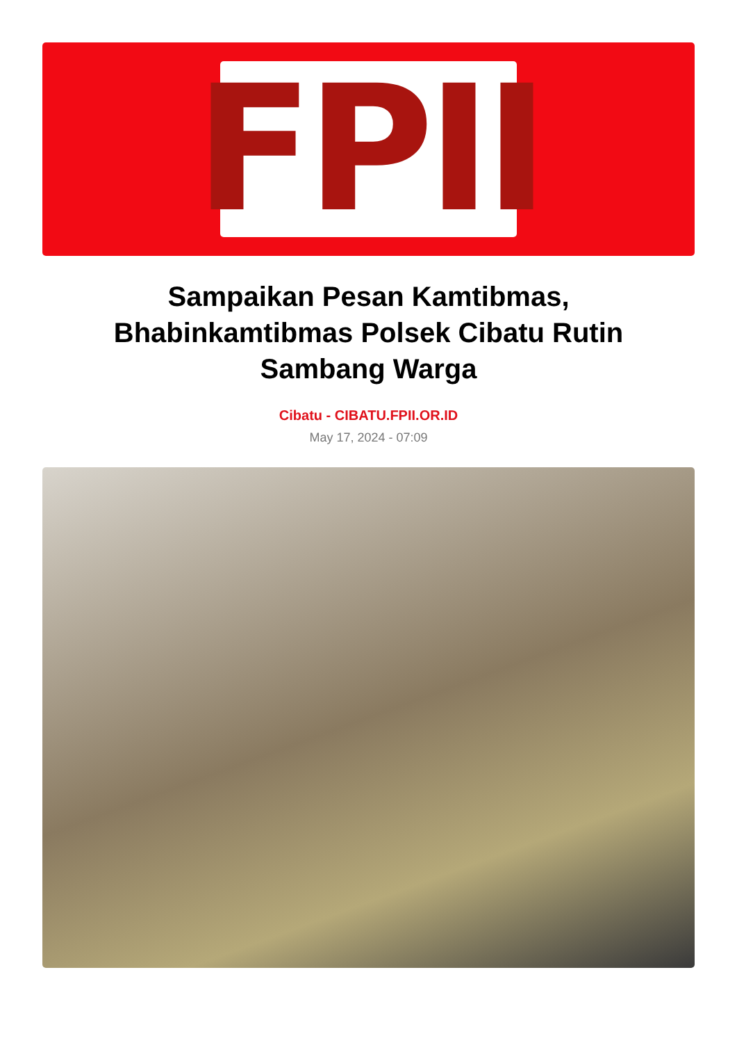FPII
Sampaikan Pesan Kamtibmas, Bhabinkamtibmas Polsek Cibatu Rutin Sambang Warga
Cibatu - CIBATU.FPII.OR.ID
May 17, 2024 - 07:09